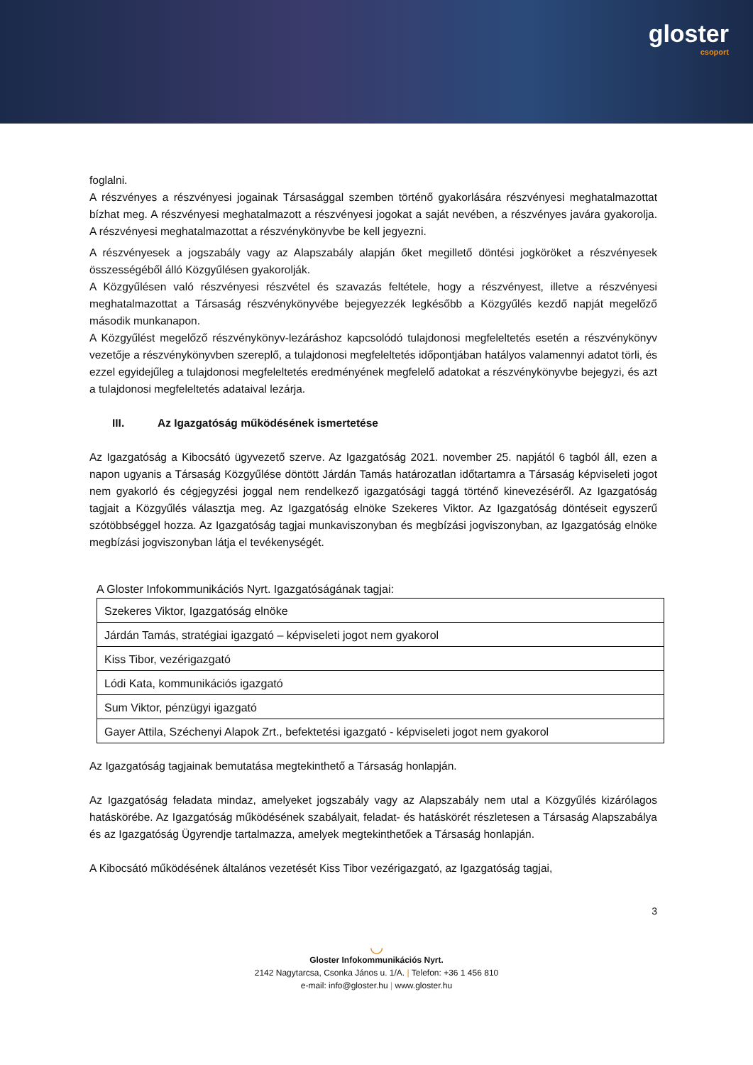gloster
csoport
foglalni.
A részvényes a részvényesi jogainak Társasággal szemben történő gyakorlására részvényesi meghatalmazottat bízhat meg. A részvényesi meghatalmazott a részvényesi jogokat a saját nevében, a részvényes javára gyakorolja. A részvényesi meghatalmazottat a részvénykönyvbe be kell jegyezni.
A részvényesek a jogszabály vagy az Alapszabály alapján őket megillető döntési jogköröket a részvényesek összességéből álló Közgyűlésen gyakorolják.
A Közgyűlésen való részvényesi részvétel és szavazás feltétele, hogy a részvényest, illetve a részvényesi meghatalmazottat a Társaság részvénykönyvébe bejegyezzék legkésőbb a Közgyűlés kezdő napját megelőző második munkanapon.
A Közgyűlést megelőző részvénykönyv-lezáráshoz kapcsolódó tulajdonosi megfeleltetés esetén a részvénykönyv vezetője a részvénykönyvben szereplő, a tulajdonosi megfeleltetés időpontjában hatályos valamennyi adatot törli, és ezzel egyidejűleg a tulajdonosi megfeleltetés eredményének megfelelő adatokat a részvénykönyvbe bejegyzi, és azt a tulajdonosi megfeleltetés adataival lezárja.
III. Az Igazgatóság működésének ismertetése
Az Igazgatóság a Kibocsátó ügyvezető szerve. Az Igazgatóság 2021. november 25. napjától 6 tagból áll, ezen a napon ugyanis a Társaság Közgyűlése döntött Járdán Tamás határozatlan időtartamra a Társaság képviseleti jogot nem gyakorló és cégjegyzési joggal nem rendelkező igazgatósági taggá történő kinevezéséről. Az Igazgatóság tagjait a Közgyűlés választja meg. Az Igazgatóság elnöke Szekeres Viktor. Az Igazgatóság döntéseit egyszerű szótöbbséggel hozza. Az Igazgatóság tagjai munkaviszonyban és megbízási jogviszonyban, az Igazgatóság elnöke megbízási jogviszonyban látja el tevékenységét.
A Gloster Infokommunikációs Nyrt. Igazgatóságának tagjai:
| Szekeres Viktor, Igazgatóság elnöke |
| Járdán Tamás, stratégiai igazgató – képviseleti jogot nem gyakorol |
| Kiss Tibor, vezérigazgató |
| Lódi Kata, kommunikációs igazgató |
| Sum Viktor, pénzügyi igazgató |
| Gayer Attila, Széchenyi Alapok Zrt., befektetési igazgató - képviseleti jogot nem gyakorol |
Az Igazgatóság tagjainak bemutatása megtekinthető a Társaság honlapján.
Az Igazgatóság feladata mindaz, amelyeket jogszabály vagy az Alapszabály nem utal a Közgyűlés kizárólagos hatáskörébe. Az Igazgatóság működésének szabályait, feladat- és hatáskörét részletesen a Társaság Alapszabálya és az Igazgatóság Ügyrendje tartalmazza, amelyek megtekinthetőek a Társaság honlapján.
A Kibocsátó működésének általános vezetését Kiss Tibor vezérigazgató, az Igazgatóság tagjai,
3
◡
Gloster Infokommunikációs Nyrt.
2142 Nagytarcsa, Csonka János u. 1/A. | Telefon: +36 1 456 810
e-mail: info@gloster.hu | www.gloster.hu